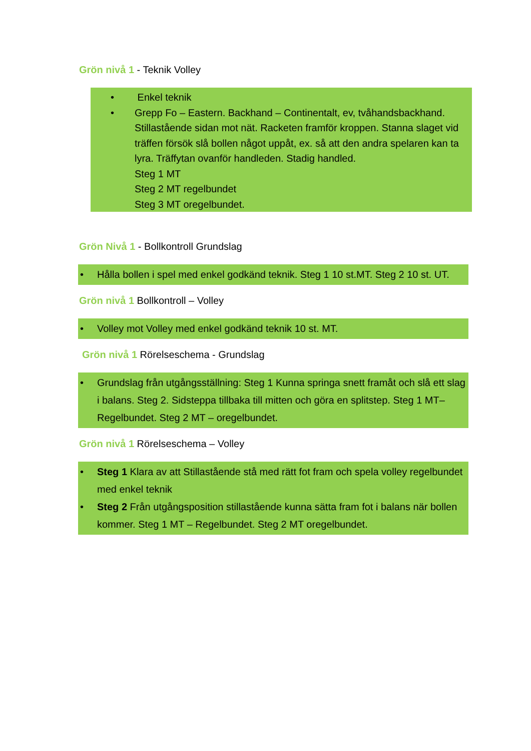Grön nivå 1 - Teknik Volley
• Enkel teknik
• Grepp Fo – Eastern. Backhand – Continentalt, ev, tvåhandsbackhand. Stillastående sidan mot nät. Racketen framför kroppen. Stanna slaget vid träffen försök slå bollen något uppåt, ex. så att den andra spelaren kan ta lyra. Träffytan ovanför handleden. Stadig handled.
Steg 1 MT
Steg 2 MT regelbundet
Steg 3 MT oregelbundet.
Grön Nivå 1 - Bollkontroll Grundslag
• Hålla bollen i spel med enkel godkänd teknik. Steg 1 10 st.MT. Steg 2 10 st. UT.
Grön nivå 1 Bollkontroll – Volley
• Volley mot Volley med enkel godkänd teknik 10 st. MT.
Grön nivå 1 Rörelseschema - Grundslag
• Grundslag från utgångsställning: Steg 1 Kunna springa snett framåt och slå ett slag i balans. Steg 2. Sidsteppa tillbaka till mitten och göra en splitstep. Steg 1 MT– Regelbundet. Steg 2 MT – oregelbundet.
Grön nivå 1 Rörelseschema – Volley
• Steg 1 Klara av att Stillastående stå med rätt fot fram och spela volley regelbundet med enkel teknik
• Steg 2 Från utgångsposition stillastående kunna sätta fram fot i balans när bollen kommer. Steg 1 MT – Regelbundet. Steg 2 MT oregelbundet.